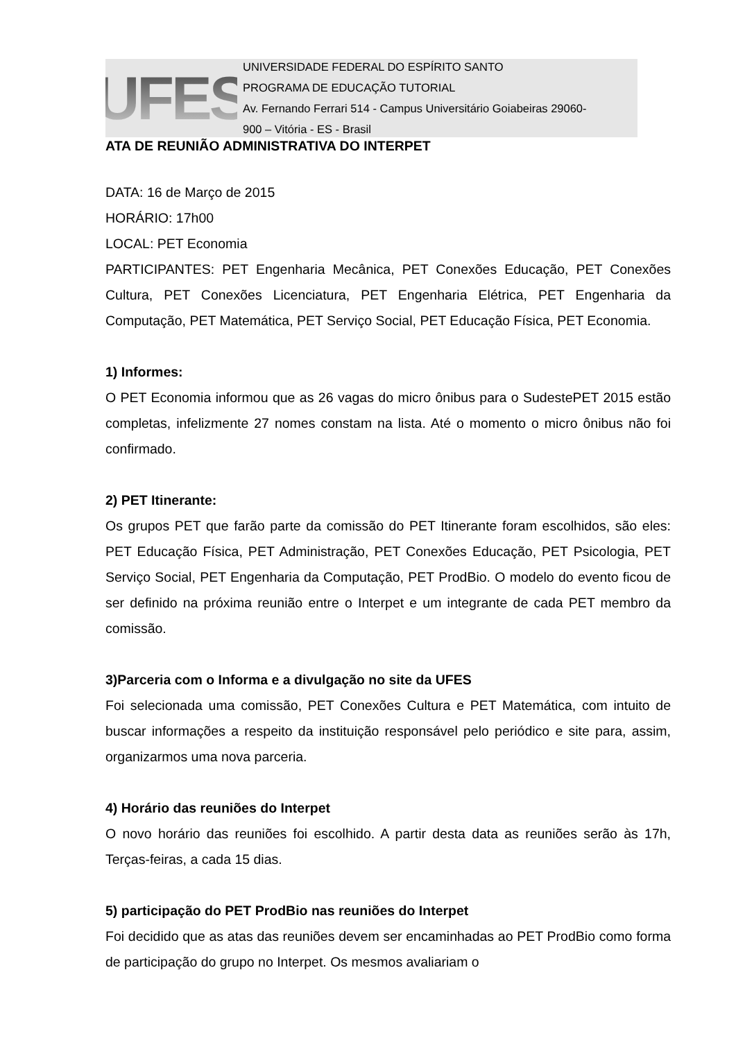UFES
UNIVERSIDADE FEDERAL DO ESPÍRITO SANTO
PROGRAMA DE EDUCAÇÃO TUTORIAL
Av. Fernando Ferrari 514 - Campus Universitário Goiabeiras 29060-
900 – Vitória - ES - Brasil
ATA DE REUNIÃO ADMINISTRATIVA DO INTERPET
DATA: 16 de Março de 2015
HORÁRIO: 17h00
LOCAL: PET Economia
PARTICIPANTES: PET Engenharia Mecânica, PET Conexões Educação, PET Conexões Cultura, PET Conexões Licenciatura, PET Engenharia Elétrica, PET Engenharia da Computação, PET Matemática, PET Serviço Social, PET Educação Física, PET Economia.
1) Informes:
O PET Economia informou que as 26 vagas do micro ônibus para o SudestePET 2015 estão completas, infelizmente 27 nomes constam na lista. Até o momento o micro ônibus não foi confirmado.
2) PET Itinerante:
Os grupos PET que farão parte da comissão do PET Itinerante foram escolhidos, são eles: PET Educação Física, PET Administração, PET Conexões Educação, PET Psicologia, PET Serviço Social, PET Engenharia da Computação, PET ProdBio. O modelo do evento ficou de ser definido na próxima reunião entre o Interpet e um integrante de cada PET membro da comissão.
3)Parceria com o Informa e a divulgação no site da UFES
Foi selecionada uma comissão, PET Conexões Cultura e PET Matemática, com intuito de buscar informações a respeito da instituição responsável pelo periódico e site para, assim, organizarmos uma nova parceria.
4) Horário das reuniões do Interpet
O novo horário das reuniões foi escolhido. A partir desta data as reuniões serão às 17h, Terças-feiras, a cada 15 dias.
5) participação do PET ProdBio nas reuniões do Interpet
Foi decidido que as atas das reuniões devem ser encaminhadas ao PET ProdBio como forma de participação do grupo no Interpet. Os mesmos avaliariam o